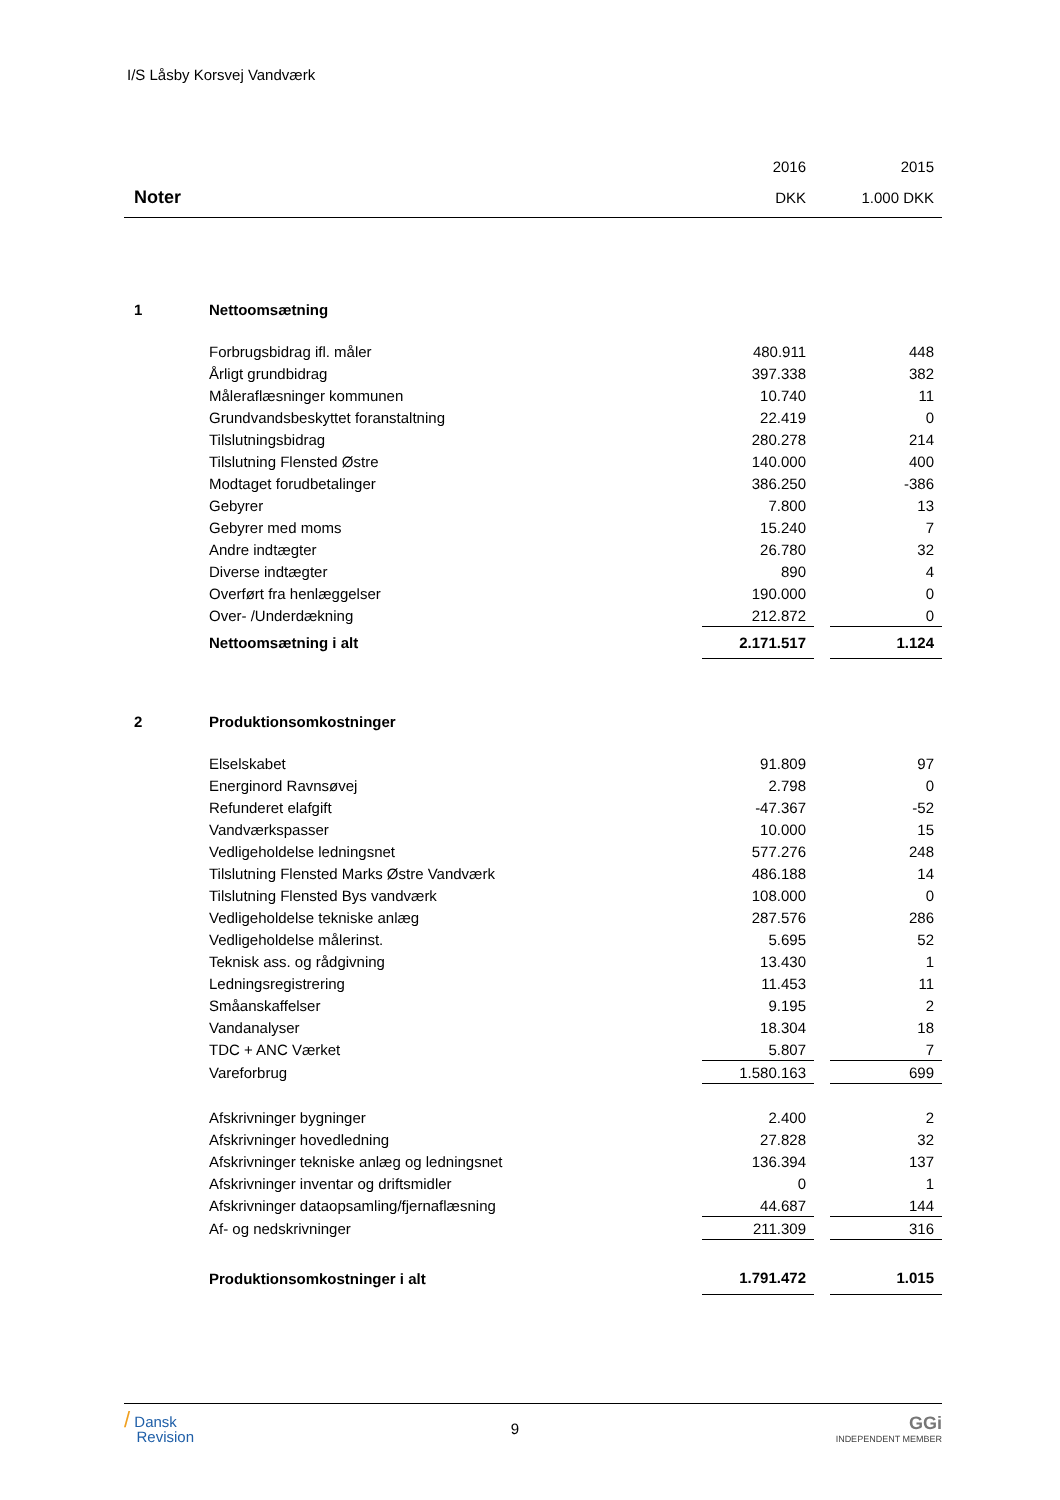I/S Låsby Korsvej Vandværk
| | | 2016 | | 2015 |
| Noter | | DKK | | 1.000 DKK |
| 1 | Nettoomsætning | | | |
| | Forbrugsbidrag ifl. måler | 480.911 | | 448 |
| | Årligt grundbidrag | 397.338 | | 382 |
| | Måleraflæsninger kommunen | 10.740 | | 11 |
| | Grundvandsbeskyttet foranstaltning | 22.419 | | 0 |
| | Tilslutningsbidrag | 280.278 | | 214 |
| | Tilslutning Flensted Østre | 140.000 | | 400 |
| | Modtaget forudbetalinger | 386.250 | | -386 |
| | Gebyrer | 7.800 | | 13 |
| | Gebyrer med moms | 15.240 | | 7 |
| | Andre indtægter | 26.780 | | 32 |
| | Diverse indtægter | 890 | | 4 |
| | Overført fra henlæggelser | 190.000 | | 0 |
| | Over- /Underdækning | 212.872 | | 0 |
| | Nettoomsætning i alt | 2.171.517 | | 1.124 |
| 2 | Produktionsomkostninger | | | |
| | Elselskabet | 91.809 | | 97 |
| | Energinord Ravnsøvej | 2.798 | | 0 |
| | Refunderet elafgift | -47.367 | | -52 |
| | Vandværkspasser | 10.000 | | 15 |
| | Vedligeholdelse ledningsnet | 577.276 | | 248 |
| | Tilslutning Flensted Marks Østre Vandværk | 486.188 | | 14 |
| | Tilslutning Flensted Bys vandværk | 108.000 | | 0 |
| | Vedligeholdelse tekniske anlæg | 287.576 | | 286 |
| | Vedligeholdelse målerinst. | 5.695 | | 52 |
| | Teknisk ass. og rådgivning | 13.430 | | 1 |
| | Ledningsregistrering | 11.453 | | 11 |
| | Småanskaffelser | 9.195 | | 2 |
| | Vandanalyser | 18.304 | | 18 |
| | TDC + ANC Værket | 5.807 | | 7 |
| | Vareforbrug | 1.580.163 | | 699 |
| | Afskrivninger bygninger | 2.400 | | 2 |
| | Afskrivninger hovedledning | 27.828 | | 32 |
| | Afskrivninger tekniske anlæg og ledningsnet | 136.394 | | 137 |
| | Afskrivninger inventar og driftsmidler | 0 | | 1 |
| | Afskrivninger dataopsamling/fjernaflæsning | 44.687 | | 144 |
| | Af- og nedskrivninger | 211.309 | | 316 |
| | Produktionsomkostninger i alt | 1.791.472 | | 1.015 |
/ Dansk
Revision
9
GGi
INDEPENDENT MEMBER